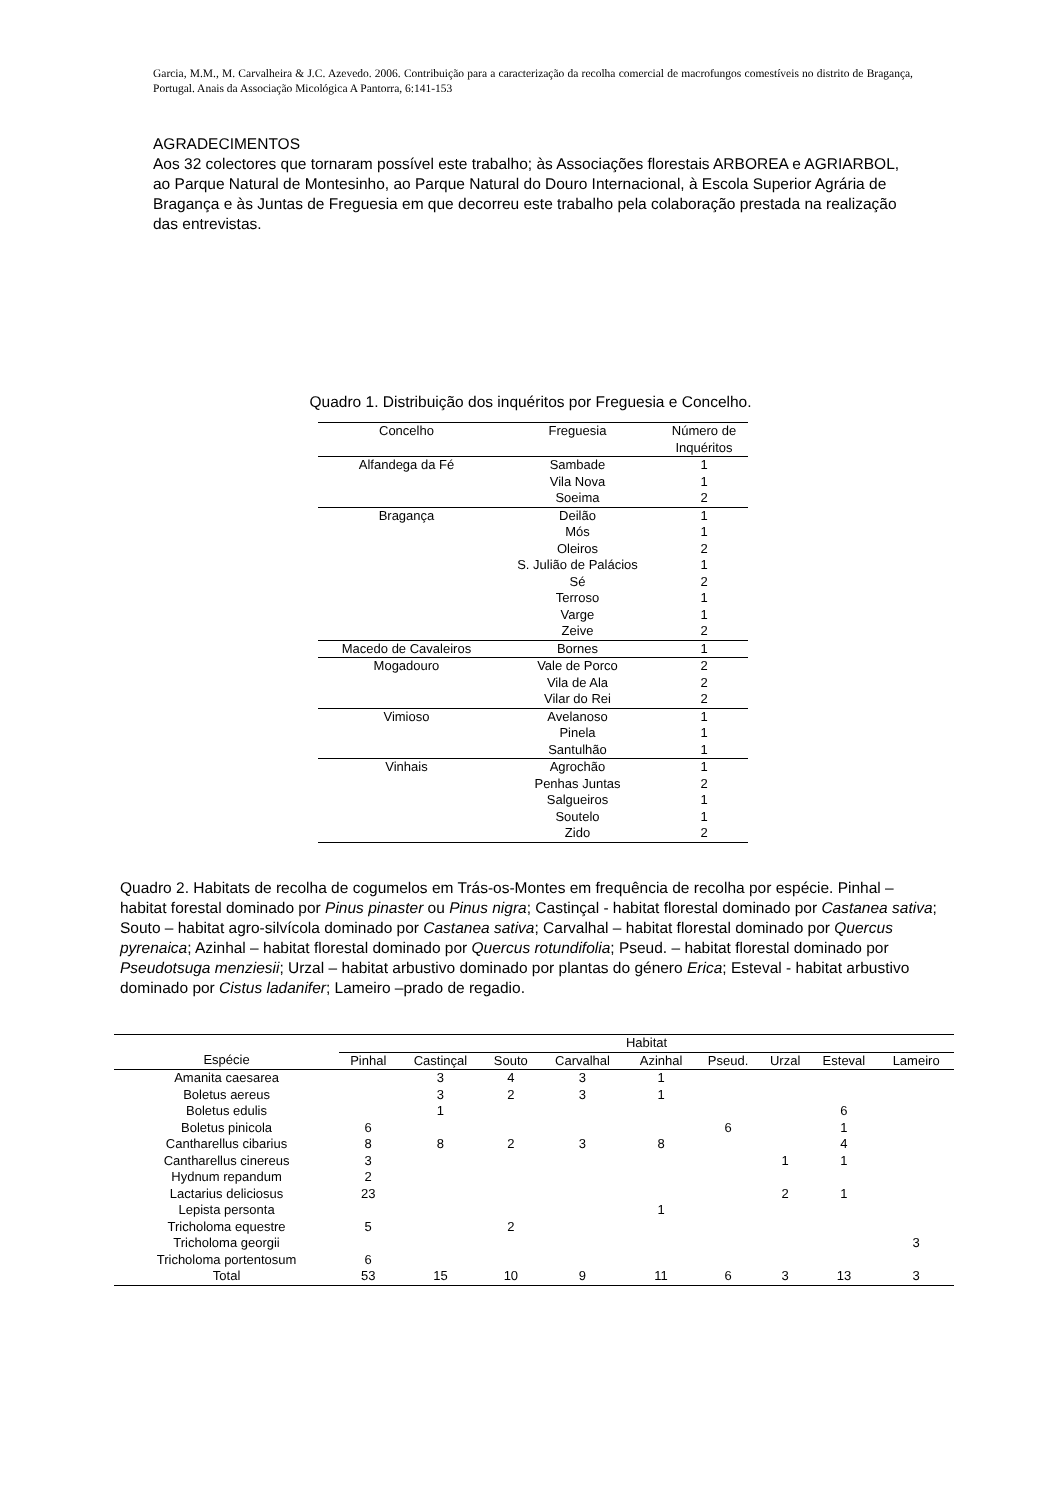Garcia, M.M., M. Carvalheira & J.C. Azevedo. 2006. Contribuição para a caracterização da recolha comercial de macrofungos comestíveis no distrito de Bragança, Portugal. Anais da Associação Micológica A Pantorra, 6:141-153
AGRADECIMENTOS
Aos 32 colectores que tornaram possível este trabalho; às Associações florestais ARBOREA e AGRIARBOL, ao Parque Natural de Montesinho, ao Parque Natural do Douro Internacional, à Escola Superior Agrária de Bragança e às Juntas de Freguesia em que decorreu este trabalho pela colaboração prestada na realização das entrevistas.
Quadro 1. Distribuição dos inquéritos por Freguesia e Concelho.
| Concelho | Freguesia | Número de Inquéritos |
| --- | --- | --- |
| Alfandega da Fé | Sambade | 1 |
| | Vila Nova | 1 |
| | Soeima | 2 |
| Bragança | Deilão | 1 |
| | Mós | 1 |
| | Oleiros | 2 |
| | S. Julião de Palácios | 1 |
| | Sé | 2 |
| | Terroso | 1 |
| | Varge | 1 |
| | Zeive | 2 |
| Macedo de Cavaleiros | Bornes | 1 |
| Mogadouro | Vale de Porco | 2 |
| | Vila de Ala | 2 |
| | Vilar do Rei | 2 |
| Vimioso | Avelanoso | 1 |
| | Pinela | 1 |
| | Santulhão | 1 |
| Vinhais | Agrochão | 1 |
| | Penhas Juntas | 2 |
| | Salgueiros | 1 |
| | Soutelo | 1 |
| | Zido | 2 |
Quadro 2. Habitats de recolha de cogumelos em Trás-os-Montes em frequência de recolha por espécie. Pinhal – habitat forestal dominado por Pinus pinaster ou Pinus nigra; Castinçal - habitat florestal dominado por Castanea sativa; Souto – habitat agro-silvícola dominado por Castanea sativa; Carvalhal – habitat florestal dominado por Quercus pyrenaica; Azinhal – habitat florestal dominado por Quercus rotundifolia; Pseud. – habitat florestal dominado por Pseudotsuga menziesii; Urzal – habitat arbustivo dominado por plantas do género Erica; Esteval - habitat arbustivo dominado por Cistus ladanifer; Lameiro –prado de regadio.
| | Habitat | | | | | | | | |
| --- | --- | --- | --- | --- | --- | --- | --- | --- | --- |
| Espécie | Pinhal | Castinçal | Souto | Carvalhal | Azinhal | Pseud. | Urzal | Esteval | Lameiro |
| Amanita caesarea | | 3 | 4 | 3 | 1 | | | | |
| Boletus aereus | | 3 | 2 | 3 | 1 | | | | |
| Boletus edulis | | 1 | | | | | | 6 | |
| Boletus pinicola | 6 | | | | | 6 | | 1 | |
| Cantharellus cibarius | 8 | 8 | 2 | 3 | 8 | | | 4 | |
| Cantharellus cinereus | 3 | | | | | | 1 | 1 | |
| Hydnum repandum | 2 | | | | | | | | |
| Lactarius deliciosus | 23 | | | | | | 2 | 1 | |
| Lepista personta | | | | | 1 | | | | |
| Tricholoma equestre | 5 | | 2 | | | | | | |
| Tricholoma georgii | | | | | | | | | 3 |
| Tricholoma portentosum | 6 | | | | | | | | |
| Total | 53 | 15 | 10 | 9 | 11 | 6 | 3 | 13 | 3 |